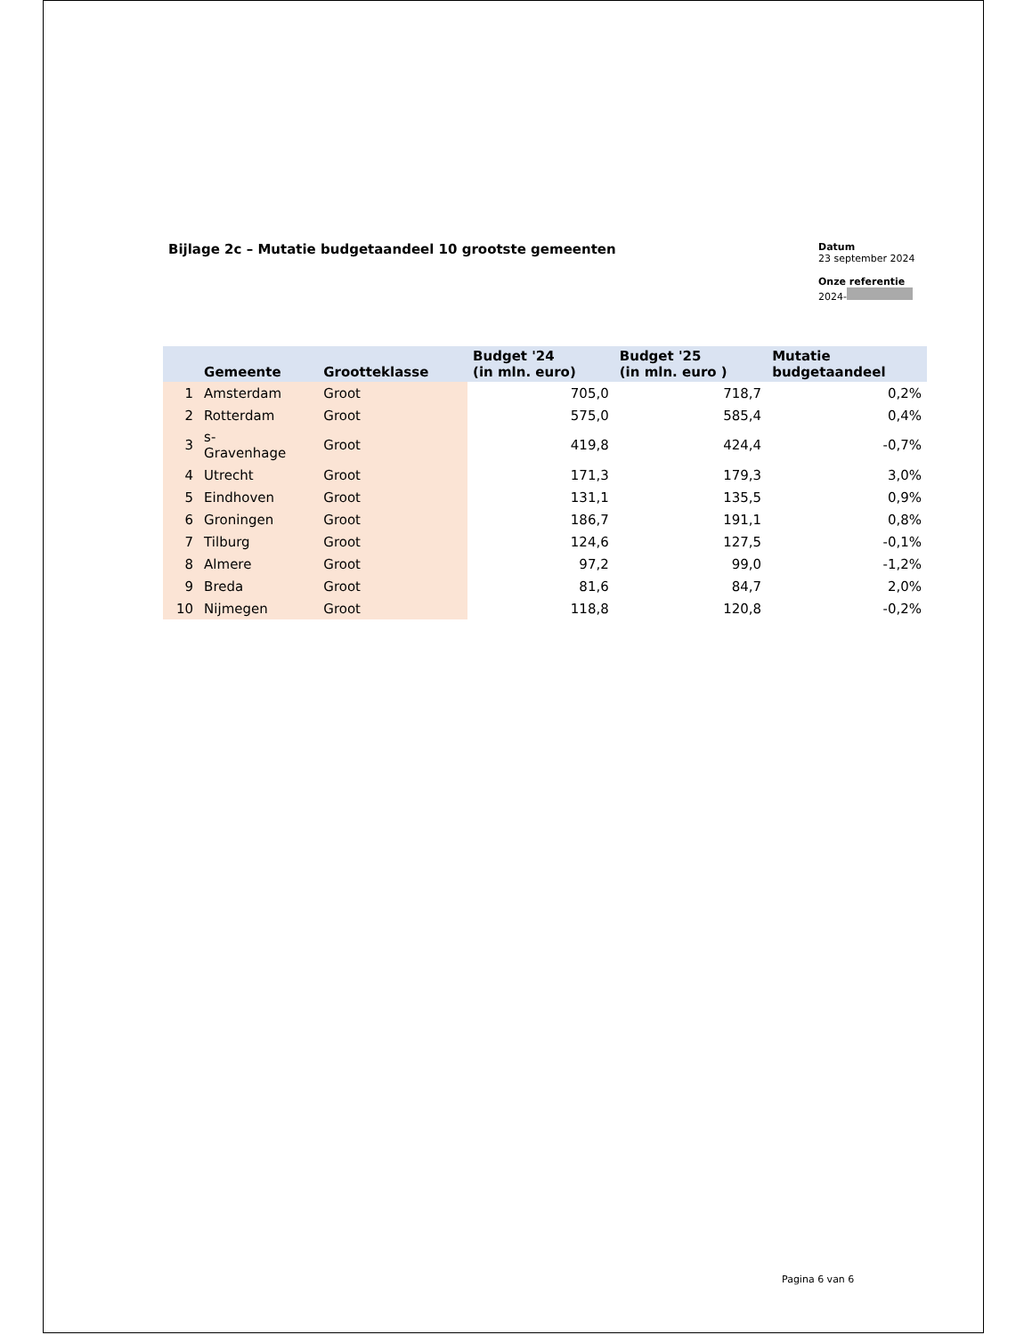Bijlage 2c – Mutatie budgetaandeel 10 grootste gemeenten
Datum
23 september 2024
Onze referentie
2024-
| | Gemeente | Grootteklasse | Budget '24 (in mln. euro) | Budget '25 (in mln. euro ) | Mutatie budgetaandeel |
| --- | --- | --- | --- | --- | --- |
| 1 | Amsterdam | Groot | 705,0 | 718,7 | 0,2% |
| 2 | Rotterdam | Groot | 575,0 | 585,4 | 0,4% |
| 3 | s- Gravenhage | Groot | 419,8 | 424,4 | -0,7% |
| 4 | Utrecht | Groot | 171,3 | 179,3 | 3,0% |
| 5 | Eindhoven | Groot | 131,1 | 135,5 | 0,9% |
| 6 | Groningen | Groot | 186,7 | 191,1 | 0,8% |
| 7 | Tilburg | Groot | 124,6 | 127,5 | -0,1% |
| 8 | Almere | Groot | 97,2 | 99,0 | -1,2% |
| 9 | Breda | Groot | 81,6 | 84,7 | 2,0% |
| 10 | Nijmegen | Groot | 118,8 | 120,8 | -0,2% |
Pagina 6 van 6